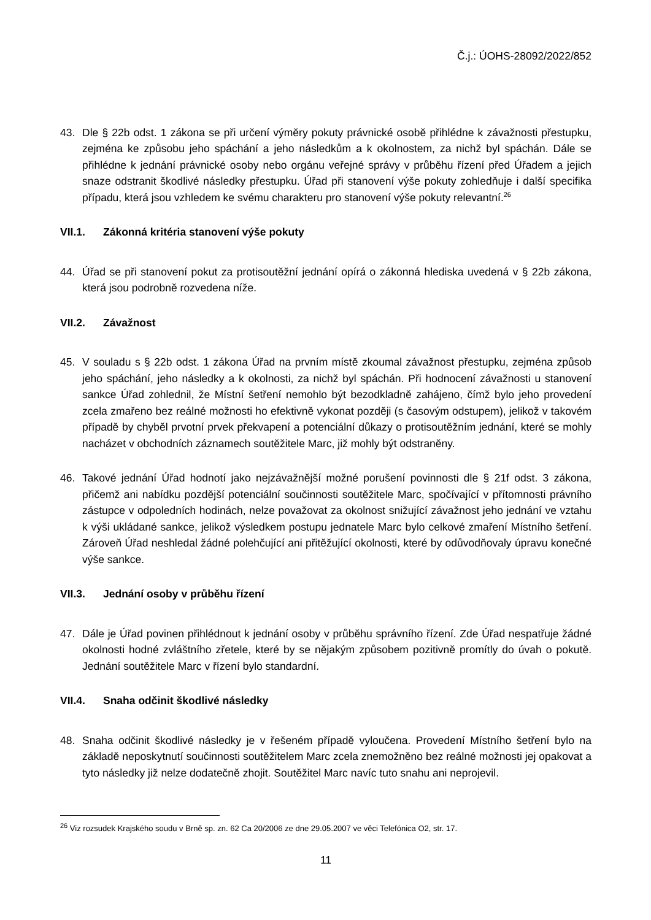Č.j.: ÚOHS-28092/2022/852
43. Dle § 22b odst. 1 zákona se při určení výměry pokuty právnické osobě přihlédne k závažnosti přestupku, zejména ke způsobu jeho spáchání a jeho následkům a k okolnostem, za nichž byl spáchán. Dále se přihlédne k jednání právnické osoby nebo orgánu veřejné správy v průběhu řízení před Úřadem a jejich snaze odstranit škodlivé následky přestupku. Úřad při stanovení výše pokuty zohledňuje i další specifika případu, která jsou vzhledem ke svému charakteru pro stanovení výše pokuty relevantní.<sup>26</sup>
VII.1. Zákonná kritéria stanovení výše pokuty
44. Úřad se při stanovení pokut za protisoutěžní jednání opírá o zákonná hlediska uvedená v § 22b zákona, která jsou podrobně rozvedena níže.
VII.2. Závažnost
45. V souladu s § 22b odst. 1 zákona Úřad na prvním místě zkoumal závažnost přestupku, zejména způsob jeho spáchání, jeho následky a k okolnosti, za nichž byl spáchán. Při hodnocení závažnosti u stanovení sankce Úřad zohlednil, že Místní šetření nemohlo být bezodkladně zahájeno, čímž bylo jeho provedení zcela zmařeno bez reálné možnosti ho efektivně vykonat později (s časovým odstupem), jelikož v takovém případě by chyběl prvotní prvek překvapení a potenciální důkazy o protisoutěžním jednání, které se mohly nacházet v obchodních záznamech soutěžitele Marc, již mohly být odstraněny.
46. Takové jednání Úřad hodnotí jako nejzávažnější možné porušení povinnosti dle § 21f odst. 3 zákona, přičemž ani nabídku pozdější potenciální součinnosti soutěžitele Marc, spočívající v přítomnosti právního zástupce v odpoledních hodinách, nelze považovat za okolnost snižující závažnost jeho jednání ve vztahu k výši ukládané sankce, jelikož výsledkem postupu jednatele Marc bylo celkové zmaření Místního šetření. Zároveň Úřad neshledal žádné polehčující ani přitěžující okolnosti, které by odůvodňovaly úpravu konečné výše sankce.
VII.3. Jednání osoby v průběhu řízení
47. Dále je Úřad povinen přihlédnout k jednání osoby v průběhu správního řízení. Zde Úřad nespatřuje žádné okolnosti hodné zvláštního zřetele, které by se nějakým způsobem pozitivně promítly do úvah o pokutě. Jednání soutěžitele Marc v řízení bylo standardní.
VII.4. Snaha odčinit škodlivé následky
48. Snaha odčinit škodlivé následky je v řešeném případě vyloučena. Provedení Místního šetření bylo na základě neposkytnutí součinnosti soutěžitelem Marc zcela znemožněno bez reálné možnosti jej opakovat a tyto následky již nelze dodatečně zhojit. Soutěžitel Marc navíc tuto snahu ani neprojevil.
<sup>26</sup> Viz rozsudek Krajského soudu v Brně sp. zn. 62 Ca 20/2006 ze dne 29.05.2007 ve věci Telefónica O2, str. 17.
11